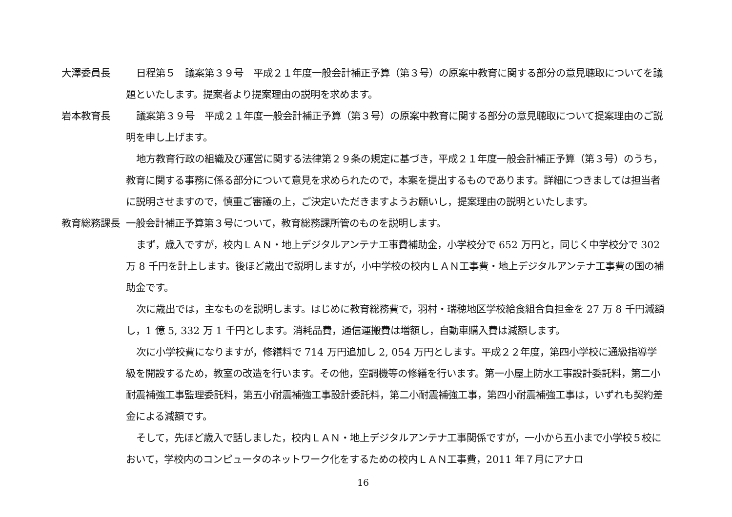大澤委員長 日程第５　議案第３９号　平成２１年度一般会計補正予算（第３号）の原案中教育に関する部分の意見聴取についてを議題といたします。提案者より提案理由の説明を求めます。
岩本教育長 議案第３９号　平成２１年度一般会計補正予算（第３号）の原案中教育に関する部分の意見聴取について提案理由のご説明を申し上げます。
地方教育行政の組織及び運営に関する法律第２９条の規定に基づき，平成２１年度一般会計補正予算（第３号）のうち，教育に関する事務に係る部分について意見を求められたので，本案を提出するものであります。詳細につきましては担当者に説明させますので，慎重ご審議の上，ご決定いただきますようお願いし，提案理由の説明といたします。
教育総務課長 一般会計補正予算第３号について，教育総務課所管のものを説明します。
まず，歳入ですが，校内ＬＡＮ・地上デジタルアンテナ工事費補助金，小学校分で 652 万円と，同じく中学校分で 302 万 8 千円を計上します。後ほど歳出で説明しますが，小中学校の校内ＬＡＮ工事費・地上デジタルアンテナ工事費の国の補助金です。
次に歳出では，主なものを説明します。はじめに教育総務費で，羽村・瑞穂地区学校給食組合負担金を 27 万 8 千円減額し，1 億 5, 332 万 1 千円とします。消耗品費，通信運搬費は増額し，自動車購入費は減額します。
次に小学校費になりますが，修繕料で 714 万円追加し 2, 054 万円とします。平成２２年度，第四小学校に通級指導学級を開設するため，教室の改造を行います。その他，空調機等の修繕を行います。第一小屋上防水工事設計委託料，第二小耐震補強工事監理委託料，第五小耐震補強工事設計委託料，第二小耐震補強工事，第四小耐震補強工事は，いずれも契約差金による減額です。
そして，先ほど歳入で話しました，校内ＬＡＮ・地上デジタルアンテナ工事関係ですが，一小から五小まで小学校５校において，学校内のコンピュータのネットワーク化をするための校内ＬＡＮ工事費，2011 年７月にアナロ
16